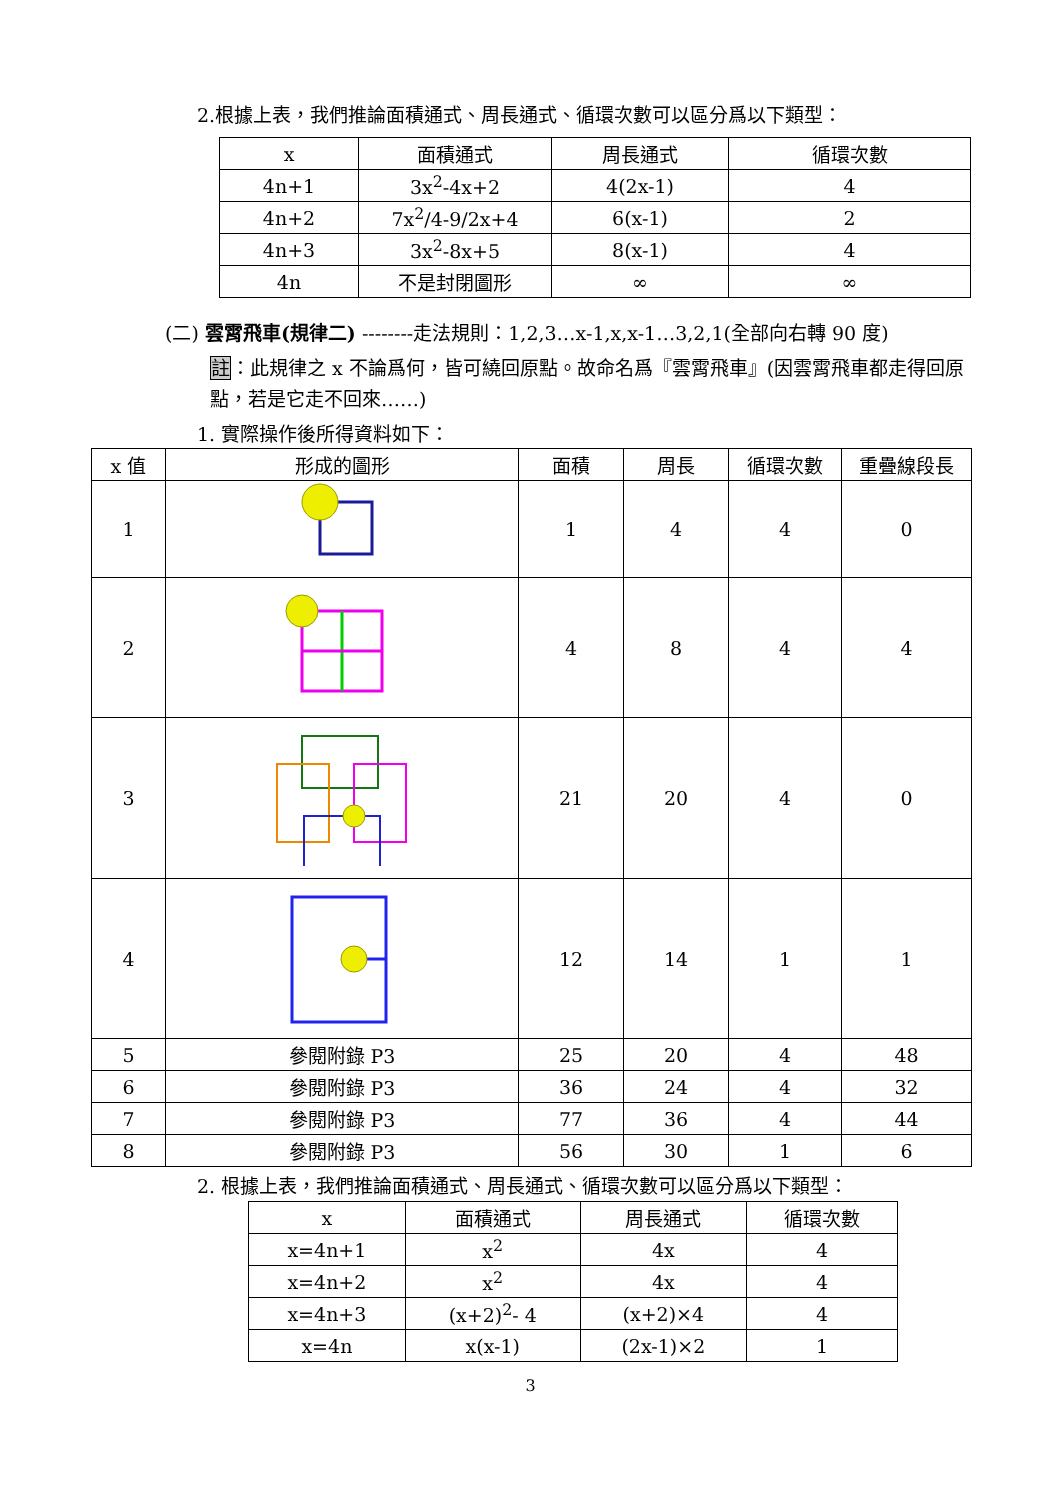2.根據上表，我們推論面積通式、周長通式、循環次數可以區分爲以下類型：
| x | 面積通式 | 周長通式 | 循環次數 |
| --- | --- | --- | --- |
| 4n+1 | 3x<sup>2</sup>-4x+2 | 4(2x-1) | 4 |
| 4n+2 | 7x<sup>2</sup>/4-9/2x+4 | 6(x-1) | 2 |
| 4n+3 | 3x<sup>2</sup>-8x+5 | 8(x-1) | 4 |
| 4n | 不是封閉圖形 | ∞ | ∞ |
(二) 雲霄飛車(規律二) --------走法規則：1,2,3…x-1,x,x-1…3,2,1(全部向右轉 90 度)
註：此規律之 x 不論爲何，皆可繞回原點。故命名爲『雲霄飛車』(因雲霄飛車都走得回原點，若是它走不回來……)
1. 實際操作後所得資料如下：
| x 值 | 形成的圖形 | 面積 | 周長 | 循環次數 | 重疊線段長 |
| --- | --- | --- | --- | --- | --- |
| 1 | | 1 | 4 | 4 | 0 |
| 2 | | 4 | 8 | 4 | 4 |
| 3 | | 21 | 20 | 4 | 0 |
| 4 | | 12 | 14 | 1 | 1 |
| 5 | 參閱附錄 P3 | 25 | 20 | 4 | 48 |
| 6 | 參閱附錄 P3 | 36 | 24 | 4 | 32 |
| 7 | 參閱附錄 P3 | 77 | 36 | 4 | 44 |
| 8 | 參閱附錄 P3 | 56 | 30 | 1 | 6 |
2. 根據上表，我們推論面積通式、周長通式、循環次數可以區分爲以下類型：
| x | 面積通式 | 周長通式 | 循環次數 |
| --- | --- | --- | --- |
| x=4n+1 | x<sup>2</sup> | 4x | 4 |
| x=4n+2 | x<sup>2</sup> | 4x | 4 |
| x=4n+3 | (x+2)<sup>2</sup>- 4 | (x+2)×4 | 4 |
| x=4n | x(x-1) | (2x-1)×2 | 1 |
3